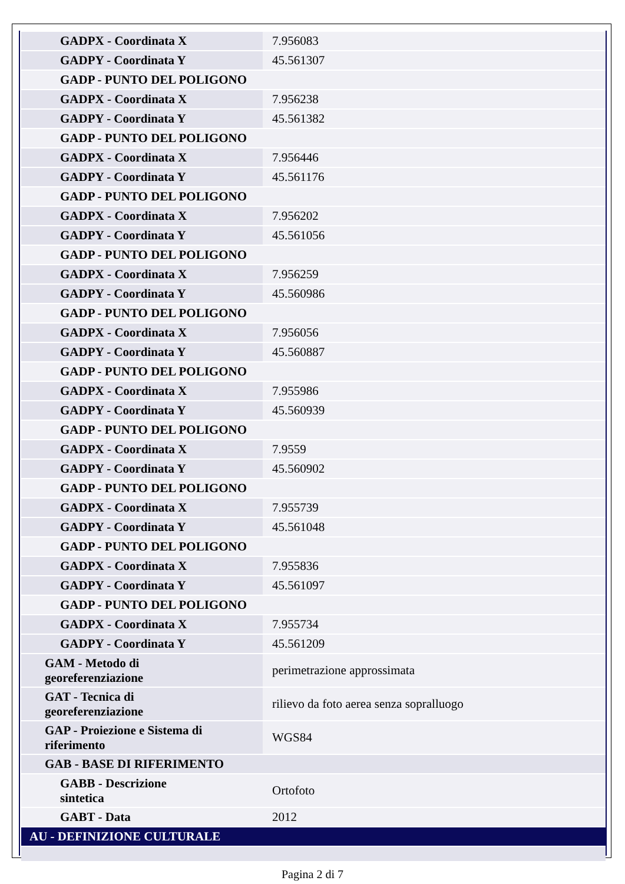| GADPX - Coordinata X | 7.956083 |
| GADPY - Coordinata Y | 45.561307 |
| GADP - PUNTO DEL POLIGONO | |
| GADPX - Coordinata X | 7.956238 |
| GADPY - Coordinata Y | 45.561382 |
| GADP - PUNTO DEL POLIGONO | |
| GADPX - Coordinata X | 7.956446 |
| GADPY - Coordinata Y | 45.561176 |
| GADP - PUNTO DEL POLIGONO | |
| GADPX - Coordinata X | 7.956202 |
| GADPY - Coordinata Y | 45.561056 |
| GADP - PUNTO DEL POLIGONO | |
| GADPX - Coordinata X | 7.956259 |
| GADPY - Coordinata Y | 45.560986 |
| GADP - PUNTO DEL POLIGONO | |
| GADPX - Coordinata X | 7.956056 |
| GADPY - Coordinata Y | 45.560887 |
| GADP - PUNTO DEL POLIGONO | |
| GADPX - Coordinata X | 7.955986 |
| GADPY - Coordinata Y | 45.560939 |
| GADP - PUNTO DEL POLIGONO | |
| GADPX - Coordinata X | 7.9559 |
| GADPY - Coordinata Y | 45.560902 |
| GADP - PUNTO DEL POLIGONO | |
| GADPX - Coordinata X | 7.955739 |
| GADPY - Coordinata Y | 45.561048 |
| GADP - PUNTO DEL POLIGONO | |
| GADPX - Coordinata X | 7.955836 |
| GADPY - Coordinata Y | 45.561097 |
| GADP - PUNTO DEL POLIGONO | |
| GADPX - Coordinata X | 7.955734 |
| GADPY - Coordinata Y | 45.561209 |
| GAM - Metodo di georeferenziazione | perimetrazione approssimata |
| GAT - Tecnica di georeferenziazione | rilievo da foto aerea senza sopralluogo |
| GAP - Proiezione e Sistema di riferimento | WGS84 |
| GAB - BASE DI RIFERIMENTO | |
| GABB - Descrizione sintetica | Ortofoto |
| GABT - Data | 2012 |
| AU - DEFINIZIONE CULTURALE | |
Pagina 2 di 7